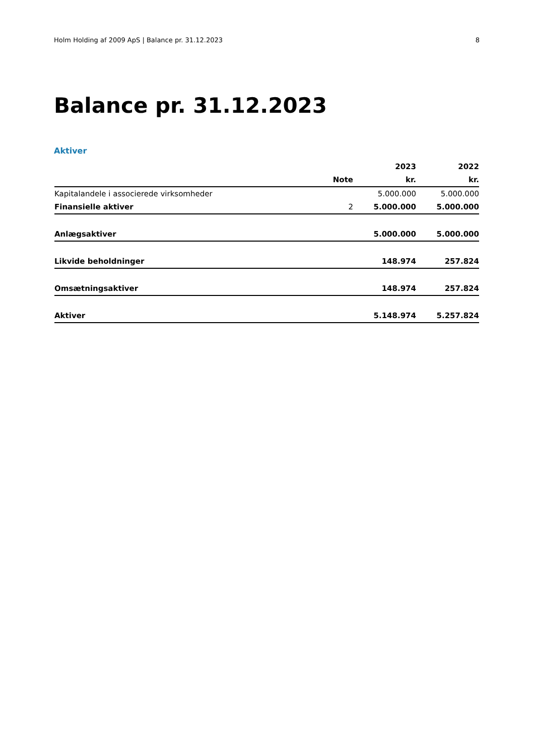Holm Holding af 2009 ApS | Balance pr. 31.12.2023 8
Balance pr. 31.12.2023
Aktiver
| | | 2023 | 2022 |
| --- | --- | --- | --- |
| | Note | kr. | kr. |
| Kapitalandele i associerede virksomheder | | 5.000.000 | 5.000.000 |
| Finansielle aktiver | 2 | 5.000.000 | 5.000.000 |
| Anlægsaktiver | | 5.000.000 | 5.000.000 |
| Likvide beholdninger | | 148.974 | 257.824 |
| Omsætningsaktiver | | 148.974 | 257.824 |
| Aktiver | | 5.148.974 | 5.257.824 |